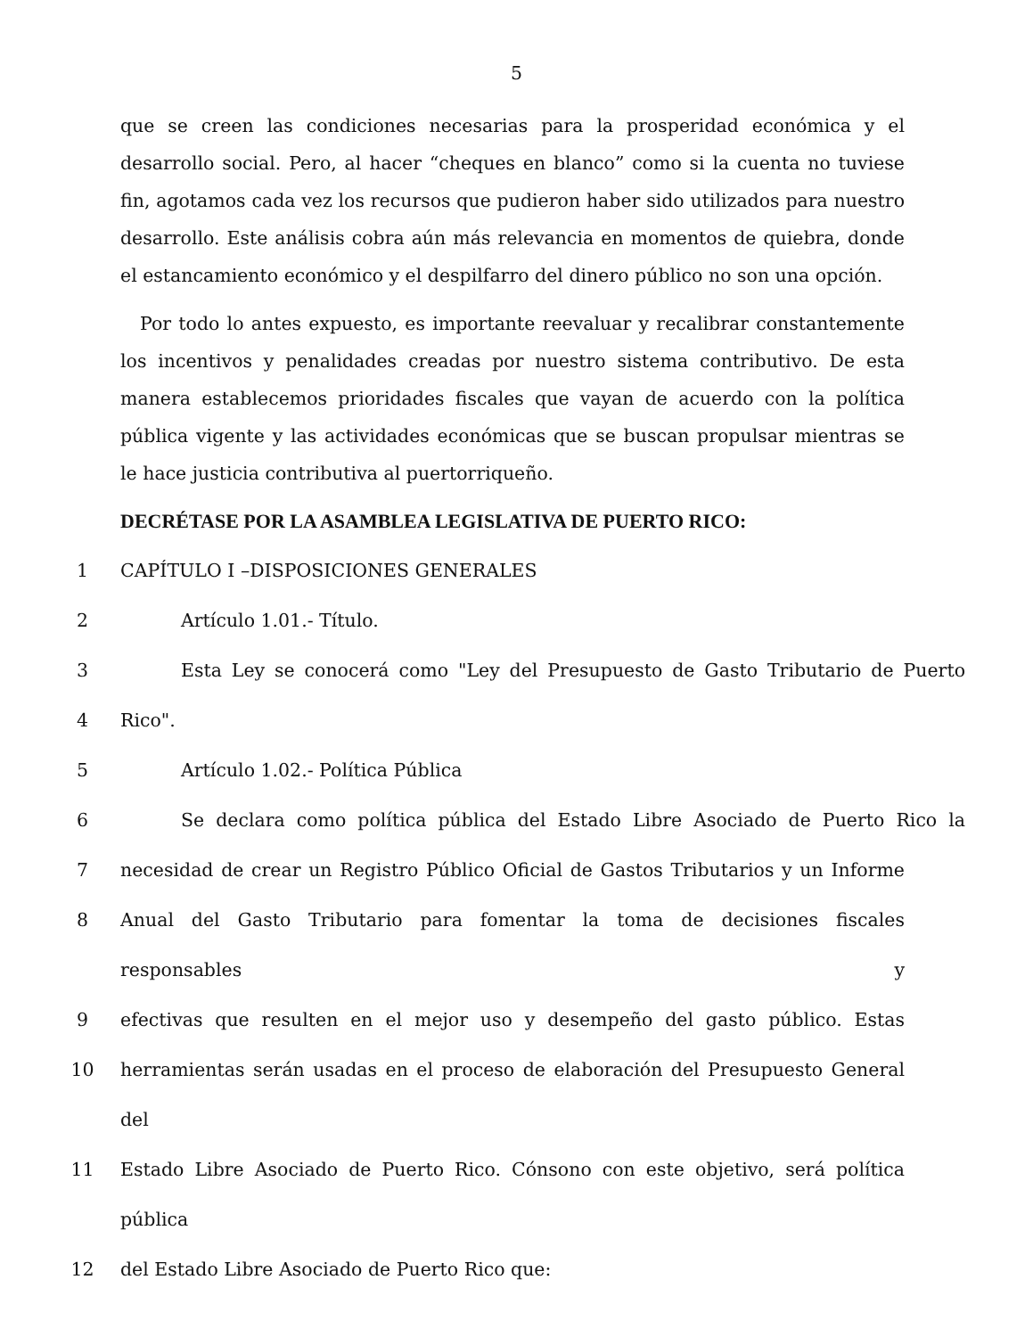5
que se creen las condiciones necesarias para la prosperidad económica y el desarrollo social. Pero, al hacer “cheques en blanco” como si la cuenta no tuviese fin, agotamos cada vez los recursos que pudieron haber sido utilizados para nuestro desarrollo. Este análisis cobra aún más relevancia en momentos de quiebra, donde el estancamiento económico y el despilfarro del dinero público no son una opción.
Por todo lo antes expuesto, es importante reevaluar y recalibrar constantemente los incentivos y penalidades creadas por nuestro sistema contributivo. De esta manera establecemos prioridades fiscales que vayan de acuerdo con la política pública vigente y las actividades económicas que se buscan propulsar mientras se le hace justicia contributiva al puertorriqueño.
DECRÉTASE POR LA ASAMBLEA LEGISLATIVA DE PUERTO RICO:
1 CAPÍTULO I –DISPOSICIONES GENERALES
2 Artículo 1.01.- Título.
3 Esta Ley se conocerá como "Ley del Presupuesto de Gasto Tributario de Puerto
4 Rico".
5 Artículo 1.02.- Política Pública
6 Se declara como política pública del Estado Libre Asociado de Puerto Rico la
7 necesidad de crear un Registro Público Oficial de Gastos Tributarios y un Informe
8 Anual del Gasto Tributario para fomentar la toma de decisiones fiscales responsables y
9 efectivas que resulten en el mejor uso y desempeño del gasto público. Estas
10 herramientas serán usadas en el proceso de elaboración del Presupuesto General del
11 Estado Libre Asociado de Puerto Rico. Cónsono con este objetivo, será política pública
12 del Estado Libre Asociado de Puerto Rico que: